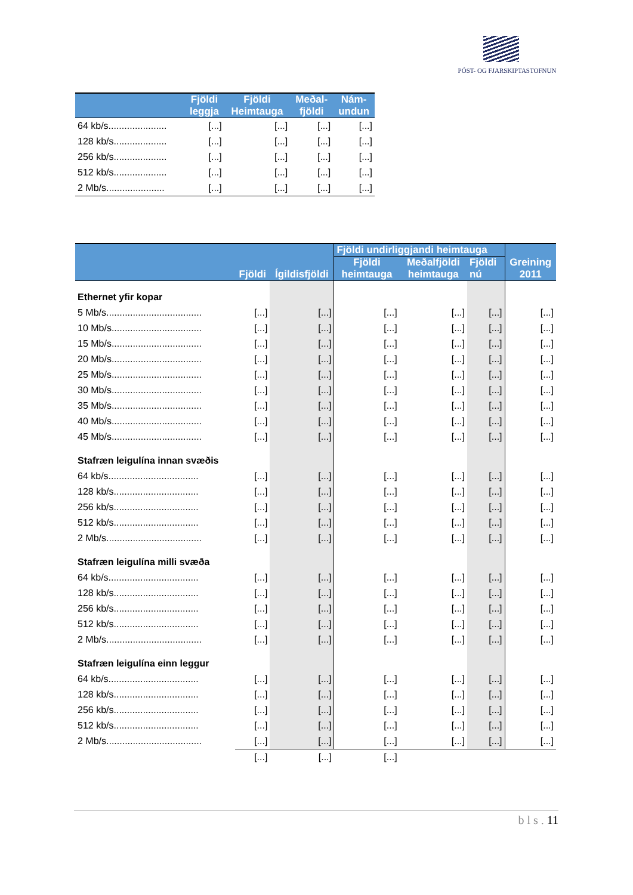PÓST- OG FJARSKIPTASTOFNUN
| | Fjöldi leggja | Fjöldi Heimtauga | Meðal- fjöldi | Nám- undun |
| --- | --- | --- | --- | --- |
| 64 kb/s...................... | [...] | [...] | [...] | [...] |
| 128 kb/s.................... | [...] | [...] | [...] | [...] |
| 256 kb/s.................... | [...] | [...] | [...] | [...] |
| 512 kb/s.................... | [...] | [...] | [...] | [...] |
| 2 Mb/s...................... | [...] | [...] | [...] | [...] |
| | Fjöldi | Ígildisfjöldi | Fjöldi undirliggjandi heimtauga | | | Greining 2011 |
| --- | --- | --- | --- | --- | --- | --- |
| | | | Fjöldi heimtauga | Meðalfjöldi heimtauga | Fjöldi nú | |
| Ethernet yfir kopar | | | | | | |
| 5 Mb/s.................................... | [...] | [...] | [...] | [...] | [...] | [...] |
| 10 Mb/s.................................. | [...] | [...] | [...] | [...] | [...] | [...] |
| 15 Mb/s.................................. | [...] | [...] | [...] | [...] | [...] | [...] |
| 20 Mb/s.................................. | [...] | [...] | [...] | [...] | [...] | [...] |
| 25 Mb/s.................................. | [...] | [...] | [...] | [...] | [...] | [...] |
| 30 Mb/s.................................. | [...] | [...] | [...] | [...] | [...] | [...] |
| 35 Mb/s.................................. | [...] | [...] | [...] | [...] | [...] | [...] |
| 40 Mb/s.................................. | [...] | [...] | [...] | [...] | [...] | [...] |
| 45 Mb/s.................................. | [...] | [...] | [...] | [...] | [...] | [...] |
| Stafræn leigulína innan svæðis | | | | | | |
| 64 kb/s.................................. | [...] | [...] | [...] | [...] | [...] | [...] |
| 128 kb/s................................ | [...] | [...] | [...] | [...] | [...] | [...] |
| 256 kb/s................................ | [...] | [...] | [...] | [...] | [...] | [...] |
| 512 kb/s................................ | [...] | [...] | [...] | [...] | [...] | [...] |
| 2 Mb/s.................................... | [...] | [...] | [...] | [...] | [...] | [...] |
| Stafræn leigulína milli svæða | | | | | | |
| 64 kb/s.................................. | [...] | [...] | [...] | [...] | [...] | [...] |
| 128 kb/s................................ | [...] | [...] | [...] | [...] | [...] | [...] |
| 256 kb/s................................ | [...] | [...] | [...] | [...] | [...] | [...] |
| 512 kb/s................................ | [...] | [...] | [...] | [...] | [...] | [...] |
| 2 Mb/s.................................... | [...] | [...] | [...] | [...] | [...] | [...] |
| Stafræn leigulína einn leggur | | | | | | |
| 64 kb/s.................................. | [...] | [...] | [...] | [...] | [...] | [...] |
| 128 kb/s................................ | [...] | [...] | [...] | [...] | [...] | [...] |
| 256 kb/s................................ | [...] | [...] | [...] | [...] | [...] | [...] |
| 512 kb/s................................ | [...] | [...] | [...] | [...] | [...] | [...] |
| 2 Mb/s.................................... | [...] | [...] | [...] | [...] | [...] | [...] |
| | [...] | [...] | [...] | | | |
b l s . 11